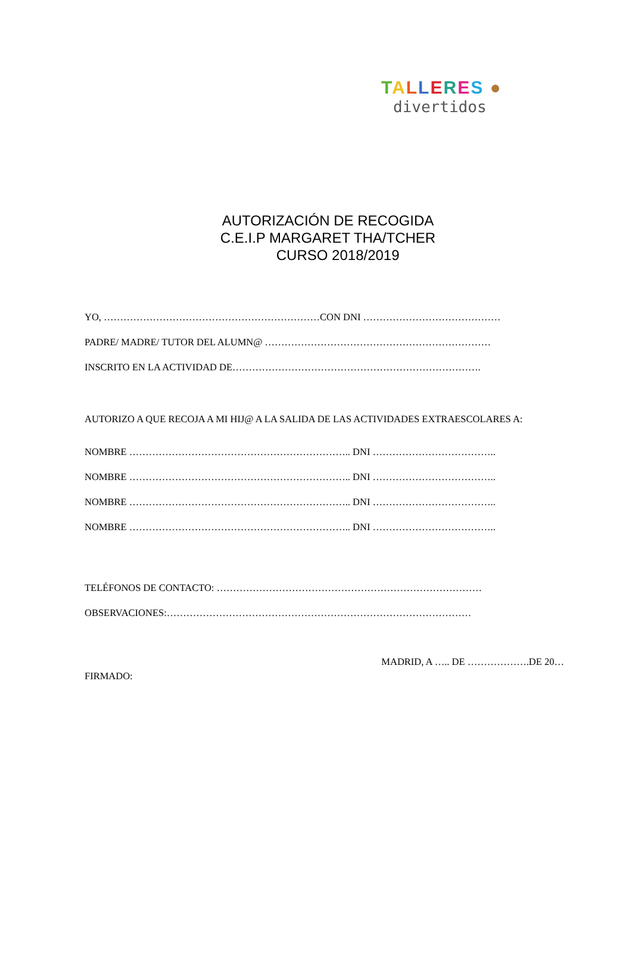TALLERES ●
divertidos
AUTORIZACIÓN DE RECOGIDA
C.E.I.P MARGARET THA/TCHER
CURSO 2018/2019
YO, …………………………………………………………CON DNI ……………………………………
PADRE/ MADRE/ TUTOR DEL ALUMN@ ……………………………………………………………
INSCRITO EN LA ACTIVIDAD DE………………………………………………………………….
AUTORIZO A QUE RECOJA A MI HIJ@ A LA SALIDA DE LAS ACTIVIDADES EXTRAESCOLARES A:
NOMBRE ………………………………………………………….. DNI ………………………………..
NOMBRE ………………………………………………………….. DNI ………………………………..
NOMBRE ………………………………………………………….. DNI ………………………………..
NOMBRE ………………………………………………………….. DNI ………………………………..
TELÉFONOS DE CONTACTO: ………………………………………………………………………
OBSERVACIONES:…………………………………………………………………………………
MADRID, A ….. DE ……………….DE 20…
FIRMADO: